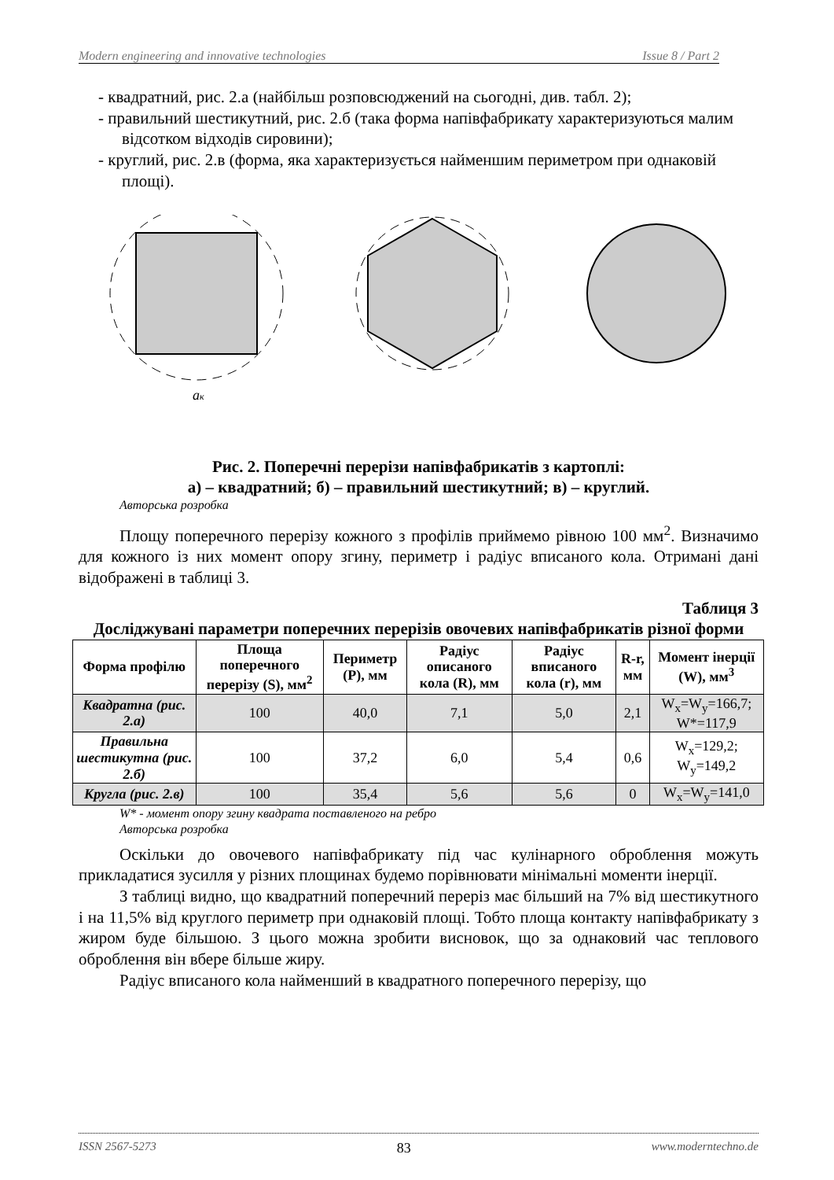Modern engineering and innovative technologies Issue 8 / Part 2
- квадратний, рис. 2.а (найбільш розповсюджений на сьогодні, див. табл. 2);
- правильний шестикутний, рис. 2.б (така форма напівфабрикату характеризуються малим відсотком відходів сировини);
- круглий, рис. 2.в (форма, яка характеризується найменшим периметром при однаковій площі).
aк
Рис. 2. Поперечні перерізи напівфабрикатів з картоплі:
а) – квадратний; б) – правильний шестикутний; в) – круглий.
Авторська розробка
Площу поперечного перерізу кожного з профілів приймемо рівною 100 мм<sup>2</sup>. Визначимо для кожного із них момент опору згину, периметр і радіус вписаного кола. Отримані дані відображені в таблиці 3.
Таблиця 3
Досліджувані параметри поперечних перерізів овочевих напівфабрикатів різної форми
| Форма профілю | Площа поперечного перерізу (S), мм<sup>2</sup> | Периметр (Р), мм | Радіус описаного кола (R), мм | Радіус вписаного кола (r), мм | R-r, мм | Момент інерції (W), мм<sup>3</sup> |
| --- | --- | --- | --- | --- | --- | --- |
| Квадратна (рис. 2.а) | 100 | 40,0 | 7,1 | 5,0 | 2,1 | W<sub>x</sub>=W<sub>y</sub>=166,7; W*=117,9 |
| Правильна шестикутна (рис. 2.б) | 100 | 37,2 | 6,0 | 5,4 | 0,6 | W<sub>x</sub>=129,2; W<sub>y</sub>=149,2 |
| Кругла (рис. 2.в) | 100 | 35,4 | 5,6 | 5,6 | 0 | W<sub>x</sub>=W<sub>y</sub>=141,0 |
W* - момент опору згину квадрата поставленого на ребро
Авторська розробка
Оскільки до овочевого напівфабрикату під час кулінарного оброблення можуть прикладатися зусилля у різних площинах будемо порівнювати мінімальні моменти інерції.
З таблиці видно, що квадратний поперечний переріз має більший на 7% від шестикутного і на 11,5% від круглого периметр при однаковій площі. Тобто площа контакту напівфабрикату з жиром буде більшою. З цього можна зробити висновок, що за однаковий час теплового оброблення він вбере більше жиру.
Радіус вписаного кола найменший в квадратного поперечного перерізу, що
ISSN 2567-5273 83 www.moderntechno.de